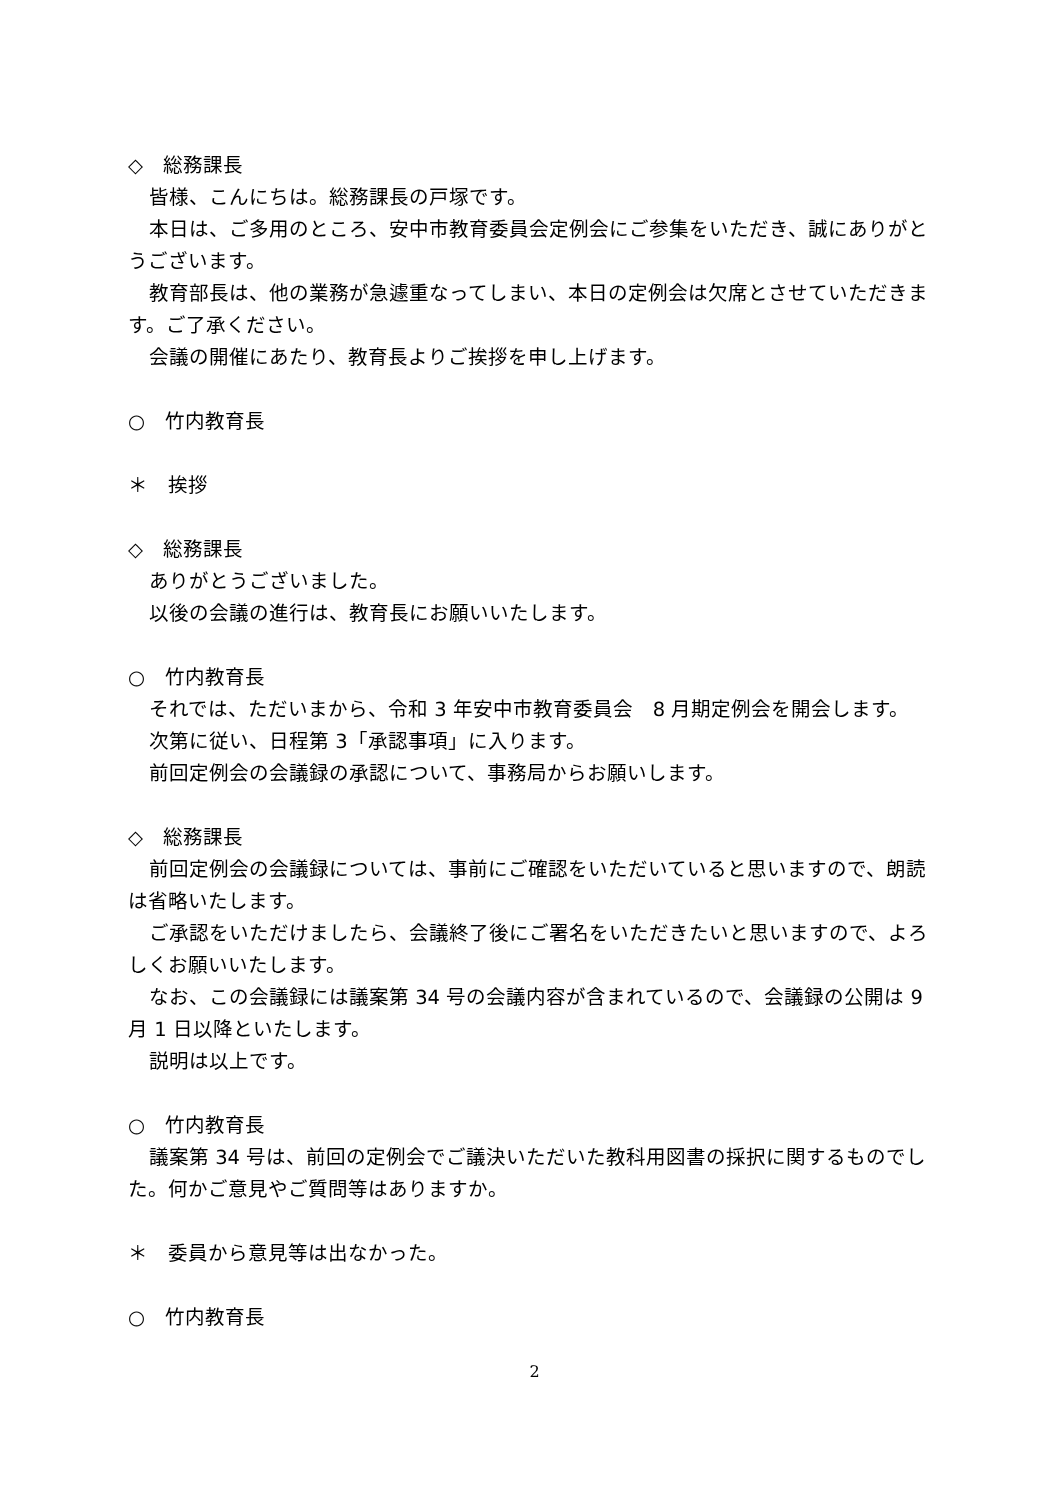◇　総務課長
皆様、こんにちは。総務課長の戸塚です。
本日は、ご多用のところ、安中市教育委員会定例会にご参集をいただき、誠にありがとうございます。
教育部長は、他の業務が急遽重なってしまい、本日の定例会は欠席とさせていただきます。ご了承ください。
会議の開催にあたり、教育長よりご挨拶を申し上げます。
○　竹内教育長
＊　挨拶
◇　総務課長
ありがとうございました。
以後の会議の進行は、教育長にお願いいたします。
○　竹内教育長
それでは、ただいまから、令和 3 年安中市教育委員会　8 月期定例会を開会します。
次第に従い、日程第 3「承認事項」に入ります。
前回定例会の会議録の承認について、事務局からお願いします。
◇　総務課長
前回定例会の会議録については、事前にご確認をいただいていると思いますので、朗読は省略いたします。
ご承認をいただけましたら、会議終了後にご署名をいただきたいと思いますので、よろしくお願いいたします。
なお、この会議録には議案第 34 号の会議内容が含まれているので、会議録の公開は 9 月 1 日以降といたします。
説明は以上です。
○　竹内教育長
議案第 34 号は、前回の定例会でご議決いただいた教科用図書の採択に関するものでした。何かご意見やご質問等はありますか。
＊　委員から意見等は出なかった。
○　竹内教育長
2